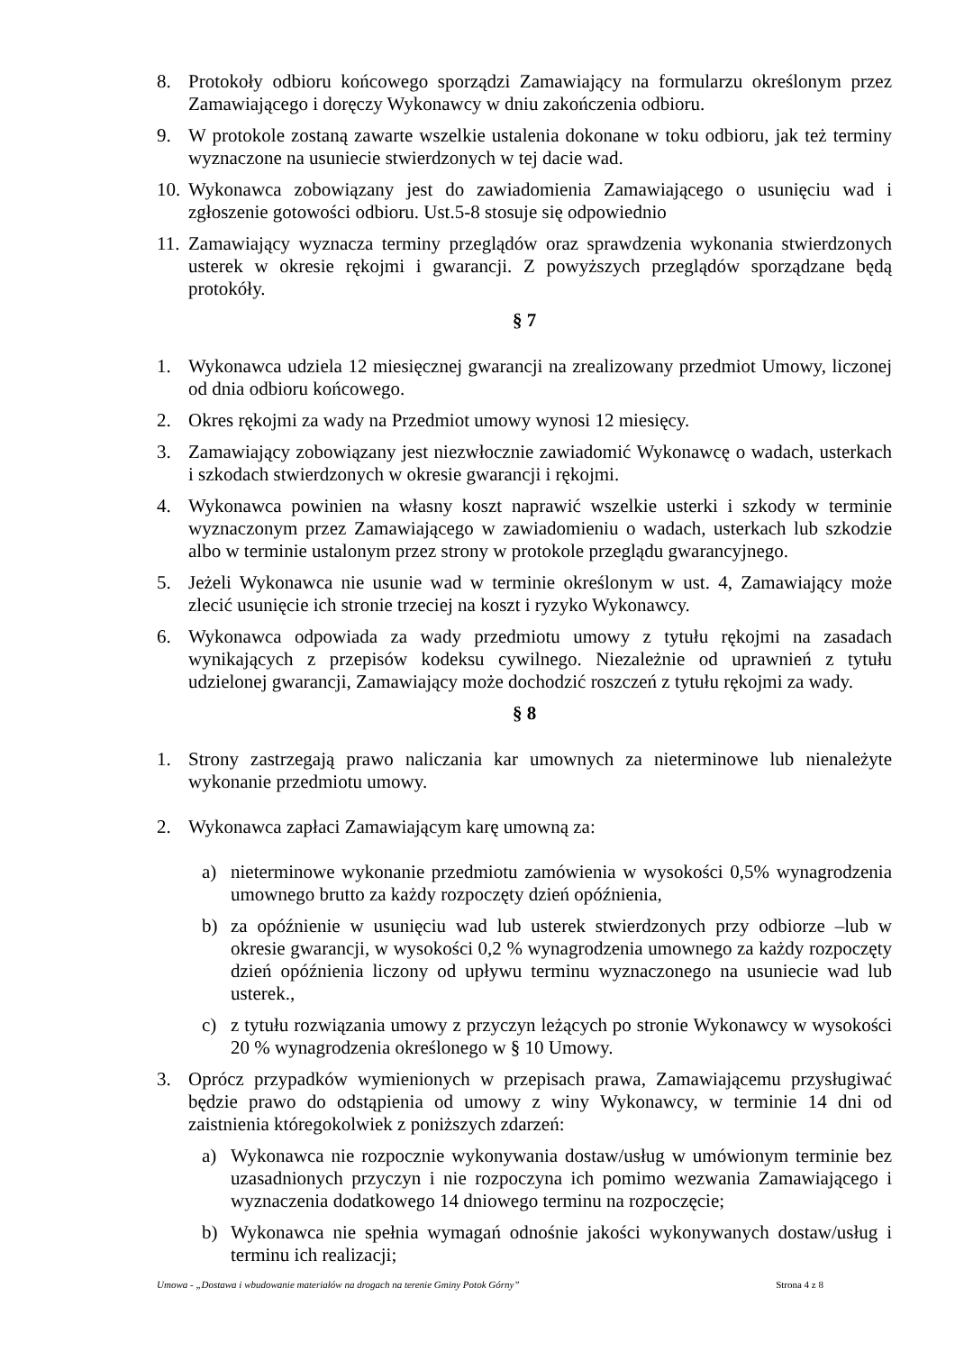8. Protokoły odbioru końcowego sporządzi Zamawiający na formularzu określonym przez Zamawiającego i doręczy Wykonawcy w dniu zakończenia odbioru.
9. W protokole zostaną zawarte wszelkie ustalenia dokonane w toku odbioru, jak też terminy wyznaczone na usuniecie stwierdzonych w tej dacie wad.
10. Wykonawca zobowiązany jest do zawiadomienia Zamawiającego o usunięciu wad i zgłoszenie gotowości odbioru. Ust.5-8 stosuje się odpowiednio
11. Zamawiający wyznacza terminy przeglądów oraz sprawdzenia wykonania stwierdzonych usterek w okresie rękojmi i gwarancji. Z powyższych przeglądów sporządzane będą protokóły.
§ 7
1. Wykonawca udziela 12 miesięcznej gwarancji na zrealizowany przedmiot Umowy, liczonej od dnia odbioru końcowego.
2. Okres rękojmi za wady na Przedmiot umowy wynosi 12 miesięcy.
3. Zamawiający zobowiązany jest niezwłocznie zawiadomić Wykonawcę o wadach, usterkach i szkodach stwierdzonych w okresie gwarancji i rękojmi.
4. Wykonawca powinien na własny koszt naprawić wszelkie usterki i szkody w terminie wyznaczonym przez Zamawiającego w zawiadomieniu o wadach, usterkach lub szkodzie albo w terminie ustalonym przez strony w protokole przeglądu gwarancyjnego.
5. Jeżeli Wykonawca nie usunie wad w terminie określonym w ust. 4, Zamawiający może zlecić usunięcie ich stronie trzeciej na koszt i ryzyko Wykonawcy.
6. Wykonawca odpowiada za wady przedmiotu umowy z tytułu rękojmi na zasadach wynikających z przepisów kodeksu cywilnego. Niezależnie od uprawnień z tytułu udzielonej gwarancji, Zamawiający może dochodzić roszczeń z tytułu rękojmi za wady.
§ 8
1. Strony zastrzegają prawo naliczania kar umownych za nieterminowe lub nienależyte wykonanie przedmiotu umowy.
2. Wykonawca zapłaci Zamawiającym karę umowną za:
a) nieterminowe wykonanie przedmiotu zamówienia w wysokości 0,5% wynagrodzenia umownego brutto za każdy rozpoczęty dzień opóźnienia,
b) za opóźnienie w usunięciu wad lub usterek stwierdzonych przy odbiorze –lub w okresie gwarancji, w wysokości 0,2 % wynagrodzenia umownego za każdy rozpoczęty dzień opóźnienia liczony od upływu terminu wyznaczonego na usuniecie wad lub usterek.,
c) z tytułu rozwiązania umowy z przyczyn leżących po stronie Wykonawcy w wysokości 20 % wynagrodzenia określonego w § 10 Umowy.
3. Oprócz przypadków wymienionych w przepisach prawa, Zamawiającemu przysługiwać będzie prawo do odstąpienia od umowy z winy Wykonawcy, w terminie 14 dni od zaistnienia któregokolwiek z poniższych zdarzeń:
a) Wykonawca nie rozpocznie wykonywania dostaw/usług w umówionym terminie bez uzasadnionych przyczyn i nie rozpoczyna ich pomimo wezwania Zamawiającego i wyznaczenia dodatkowego 14 dniowego terminu na rozpoczęcie;
b) Wykonawca nie spełnia wymagań odnośnie jakości wykonywanych dostaw/usług i terminu ich realizacji;
Umowa - „Dostawa i wbudowanie materiałów na drogach na terenie Gminy Potok Górny” Strona 4 z 8